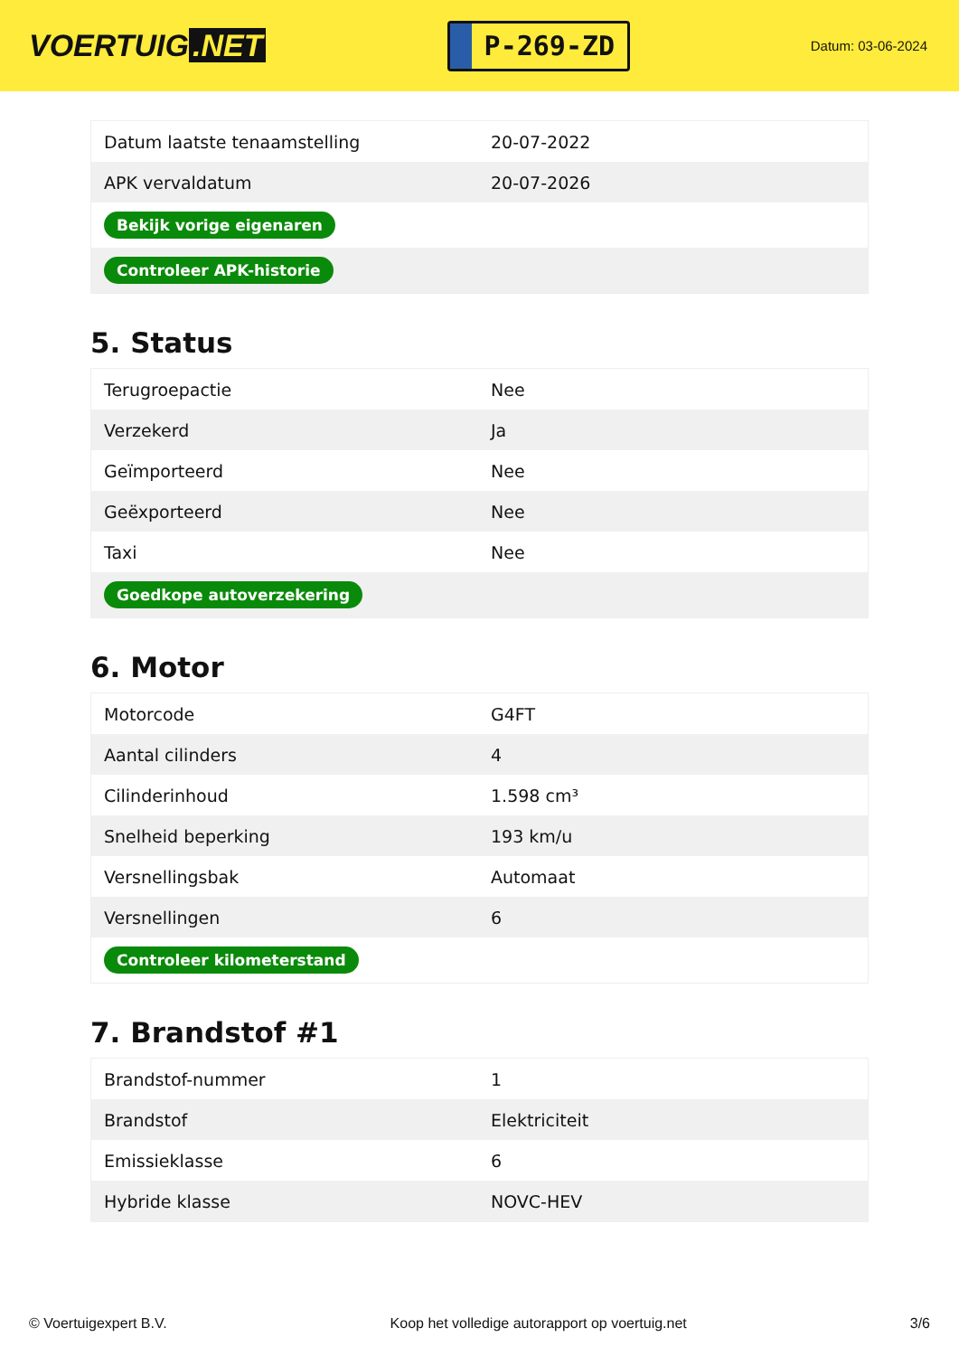VOERTUIG.NET
P-269-ZD
Datum: 03-06-2024
| Datum laatste tenaamstelling | 20-07-2022 |
| APK vervaldatum | 20-07-2026 |
| Bekijk vorige eigenaren | |
| Controleer APK-historie | |
5. Status
| Terugroepactie | Nee |
| Verzekerd | Ja |
| Geïmporteerd | Nee |
| Geëxporteerd | Nee |
| Taxi | Nee |
| Goedkope autoverzekering | |
6. Motor
| Motorcode | G4FT |
| Aantal cilinders | 4 |
| Cilinderinhoud | 1.598 cm³ |
| Snelheid beperking | 193 km/u |
| Versnellingsbak | Automaat |
| Versnellingen | 6 |
| Controleer kilometerstand | |
7. Brandstof #1
| Brandstof-nummer | 1 |
| Brandstof | Elektriciteit |
| Emissieklasse | 6 |
| Hybride klasse | NOVC-HEV |
© Voertuigexpert B.V. Koop het volledige autorapport op voertuig.net 3/6